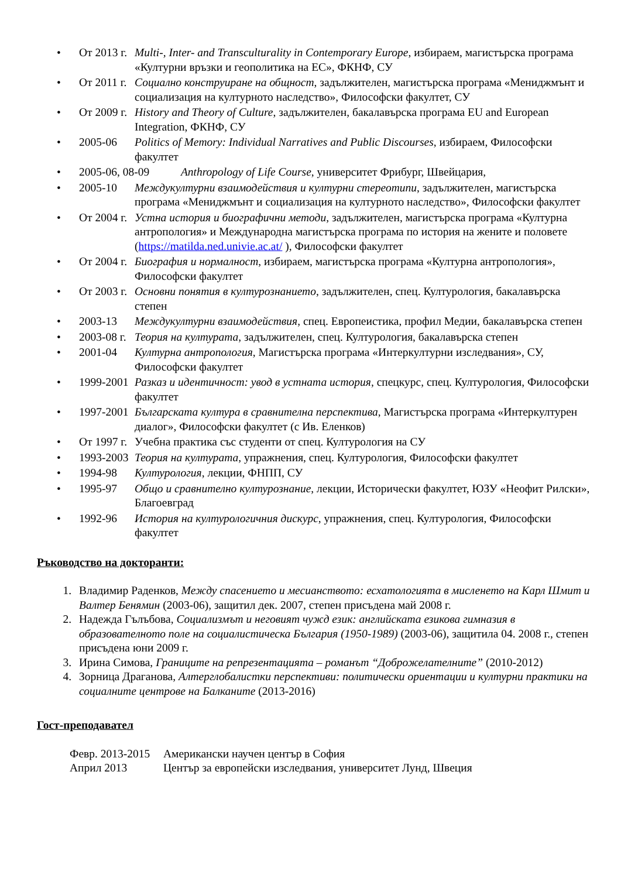• От 2013 г. Multi-, Inter- and Transculturality in Contemporary Europe, избираем, магистърска програма «Културни връзки и геополитика на ЕС», ФКНФ, СУ
• От 2011 г. Социално конструиране на общност, задължителен, магистърска програма «Мениджмънт и социализация на културното наследство», Философски факултет, СУ
• От 2009 г. History and Theory of Culture, задължителен, бакалавърска програма EU and European Integration, ФКНФ, СУ
• 2005-06 Politics of Memory: Individual Narratives and Public Discourses, избираем, Философски факултет
• 2005-06, 08-09 Anthropology of Life Course, университет Фрибург, Швейцария,
• 2005-10 Междукултурни взаимодействия и културни стереотипи, задължителен, магистърска програма «Мениджмънт и социализация на културното наследство», Философски факултет
• От 2004 г. Устна история и биографични методи, задължителен, магистърска програма «Културна антропология» и Международна магистърска програма по история на жените и половете (https://matilda.ned.univie.ac.at/ ), Философски факултет
• От 2004 г. Биография и нормалност, избираем, магистърска програма «Културна антропология», Философски факултет
• От 2003 г. Основни понятия в културознанието, задължителен, спец. Културология, бакалавърска степен
• 2003-13 Междукултурни взаимодействия, спец. Европеистика, профил Медии, бакалавърска степен
• 2003-08 г. Теория на културата, задължителен, спец. Културология, бакалавърска степен
• 2001-04 Културна антропология, Магистърска програма «Интеркултурни изследвания», СУ, Философски факултет
• 1999-2001 Разказ и идентичност: увод в устната история, спецкурс, спец. Културология, Философски факултет
• 1997-2001 Българската култура в сравнителна перспектива, Магистърска програма «Интеркултурен диалог», Философски факултет (с Ив. Еленков)
• От 1997 г. Учебна практика със студенти от спец. Културология на СУ
• 1993-2003 Теория на културата, упражнения, спец. Културология, Философски факултет
• 1994-98 Културология, лекции, ФНПП, СУ
• 1995-97 Общо и сравнително културознание, лекции, Исторически факултет, ЮЗУ «Неофит Рилски», Благоевград
• 1992-96 История на културологичния дискурс, упражнения, спец. Културология, Философски факултет
Ръководство на докторанти:
1. Владимир Раденков, Между спасението и месианството: есхатологията в мисленето на Карл Шмит и Валтер Бенямин (2003-06), защитил дек. 2007, степен присъдена май 2008 г.
2. Надежда Гълъбова, Социализмът и неговият чужд език: английската езикова гимназия в образователното поле на социалистическа България (1950-1989) (2003-06), защитила 04. 2008 г., степен присъдена юни 2009 г.
3. Ирина Симова, Границите на репрезентацията – романът “Доброжелателните” (2010-2012)
4. Зорница Драганова, Алтерглобалистки перспективи: политически ориентации и културни практики на социалните центрове на Балканите (2013-2016)
Гост-преподавател
Февр. 2013-2015 Американски научен център в София
Април 2013 Център за европейски изследвания, университет Лунд, Швеция